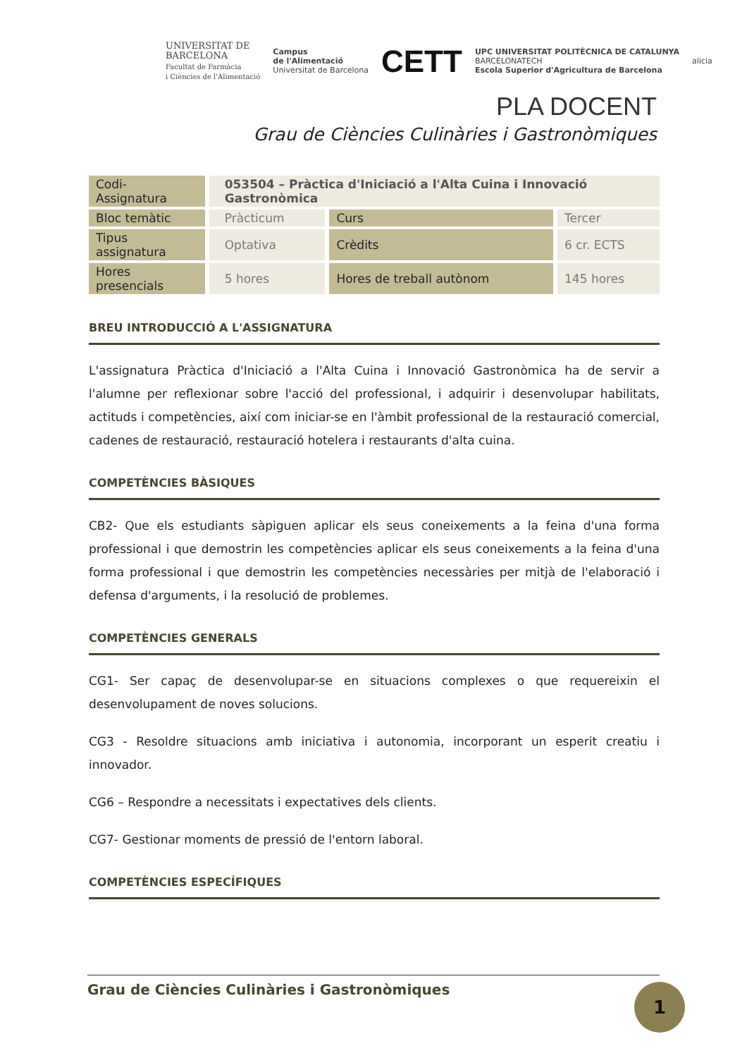UNIVERSITAT DE
BARCELONA
Facultat de Farmàcia
i Ciències de l'Alimentació
Campus
de l'Alimentació
Universitat de Barcelona
CETT
UPC UNIVERSITAT POLITÈCNICA DE CATALUNYA
BARCELONATECH
Escola Superior d'Agricultura de Barcelona
alicia
PLA DOCENT
Grau de Ciències Culinàries i Gastronòmiques
| Codi- Assignatura | 053504 – Pràctica d'Iniciació a l'Alta Cuina i Innovació Gastronòmica | | |
| Bloc temàtic | Pràcticum | Curs | Tercer |
| Tipus assignatura | Optativa | Crèdits | 6 cr. ECTS |
| Hores presencials | 5 hores | Hores de treball autònom | 145 hores |
BREU INTRODUCCIÓ A L'ASSIGNATURA
L'assignatura Pràctica d'Iniciació a l'Alta Cuina i Innovació Gastronòmica ha de servir a l'alumne per reflexionar sobre l'acció del professional, i adquirir i desenvolupar habilitats, actituds i competències, així com iniciar-se en l'àmbit professional de la restauració comercial, cadenes de restauració, restauració hotelera i restaurants d'alta cuina.
COMPETÈNCIES BÀSIQUES
CB2- Que els estudiants sàpiguen aplicar els seus coneixements a la feina d'una forma professional i que demostrin les competències aplicar els seus coneixements a la feina d'una forma professional i que demostrin les competències necessàries per mitjà de l'elaboració i defensa d'arguments, i la resolució de problemes.
COMPETÈNCIES GENERALS
CG1- Ser capaç de desenvolupar-se en situacions complexes o que requereixin el desenvolupament de noves solucions.
CG3 - Resoldre situacions amb iniciativa i autonomia, incorporant un esperit creatiu i innovador.
CG6 – Respondre a necessitats i expectatives dels clients.
CG7- Gestionar moments de pressió de l'entorn laboral.
COMPETÈNCIES ESPECÍFIQUES
Grau de Ciències Culinàries i Gastronòmiques 1